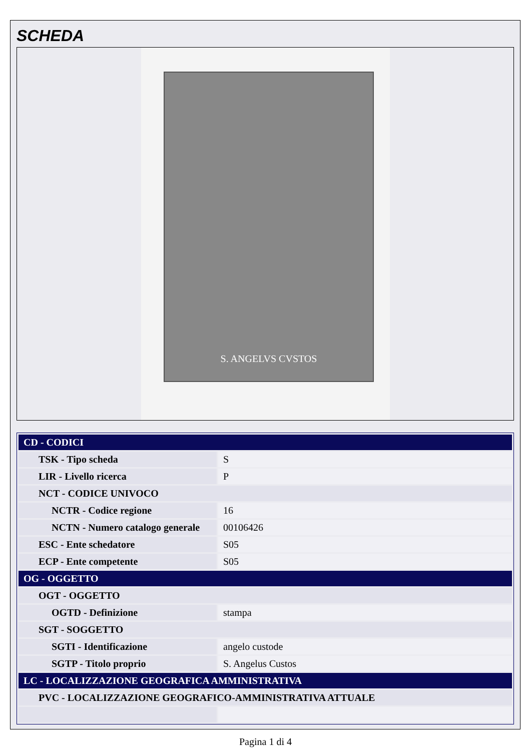SCHEDA
S. ANGELVS CVSTOS
| CD - CODICI | |
| TSK - Tipo scheda | S |
| LIR - Livello ricerca | P |
| NCT - CODICE UNIVOCO | |
| NCTR - Codice regione | 16 |
| NCTN - Numero catalogo generale | 00106426 |
| ESC - Ente schedatore | S05 |
| ECP - Ente competente | S05 |
| OG - OGGETTO | |
| OGT - OGGETTO | |
| OGTD - Definizione | stampa |
| SGT - SOGGETTO | |
| SGTI - Identificazione | angelo custode |
| SGTP - Titolo proprio | S. Angelus Custos |
| LC - LOCALIZZAZIONE GEOGRAFICA AMMINISTRATIVA | |
| PVC - LOCALIZZAZIONE GEOGRAFICO-AMMINISTRATIVA ATTUALE | |
Pagina 1 di 4